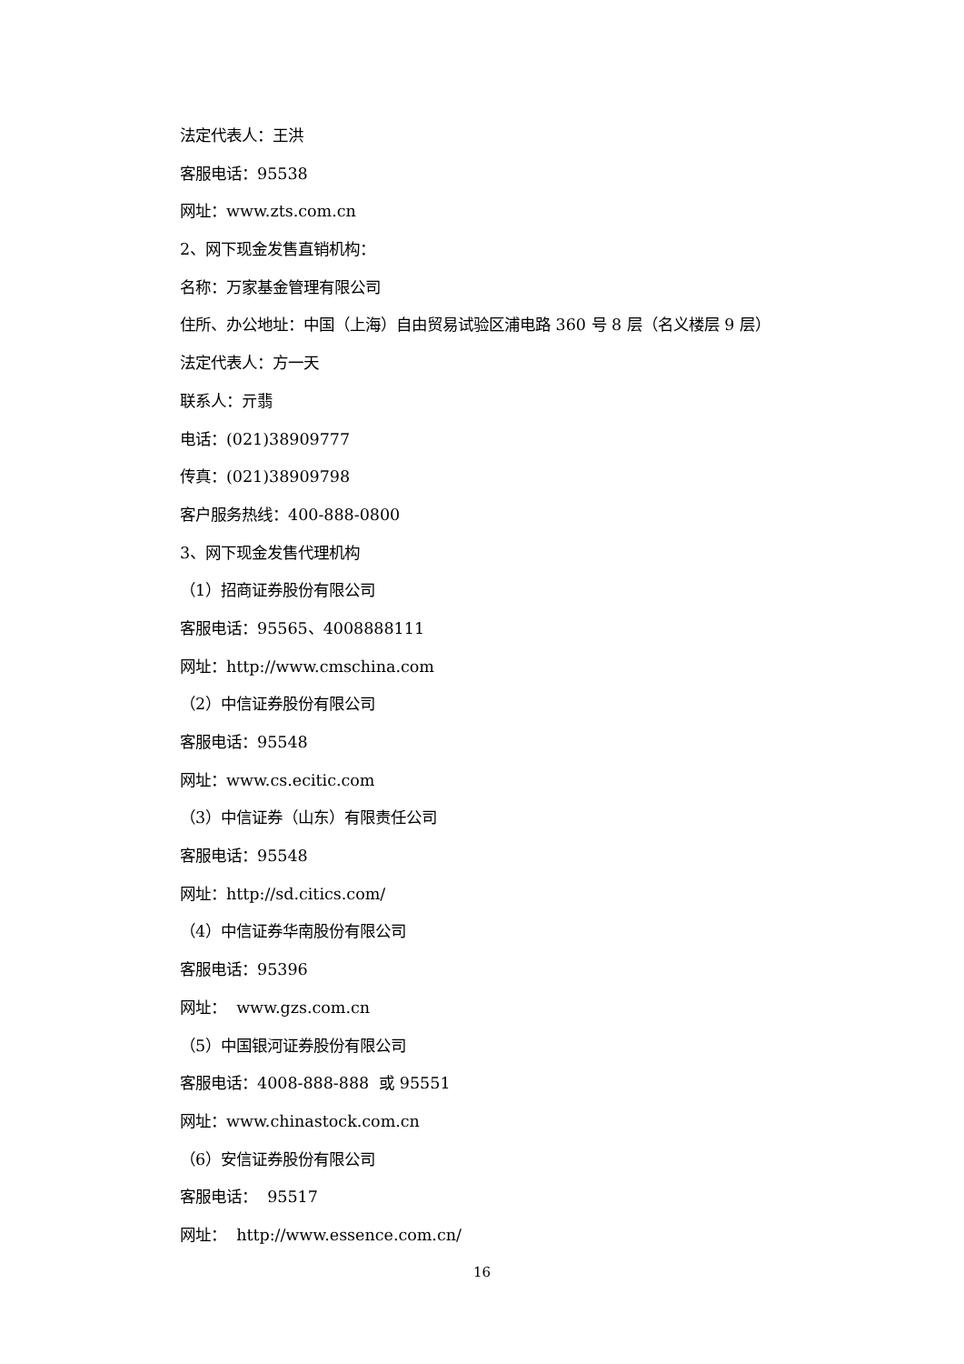法定代表人：王洪
客服电话：95538
网址：www.zts.com.cn
2、网下现金发售直销机构：
名称：万家基金管理有限公司
住所、办公地址：中国（上海）自由贸易试验区浦电路 360 号 8 层（名义楼层 9 层）
法定代表人：方一天
联系人：亓翡
电话：(021)38909777
传真：(021)38909798
客户服务热线：400-888-0800
3、网下现金发售代理机构
（1）招商证券股份有限公司
客服电话：95565、4008888111
网址：http://www.cmschina.com
（2）中信证券股份有限公司
客服电话：95548
网址：www.cs.ecitic.com
（3）中信证券（山东）有限责任公司
客服电话：95548
网址：http://sd.citics.com/
（4）中信证券华南股份有限公司
客服电话：95396
网址： www.gzs.com.cn
（5）中国银河证券股份有限公司
客服电话：4008-888-888 或 95551
网址：www.chinastock.com.cn
（6）安信证券股份有限公司
客服电话： 95517
网址： http://www.essence.com.cn/
16